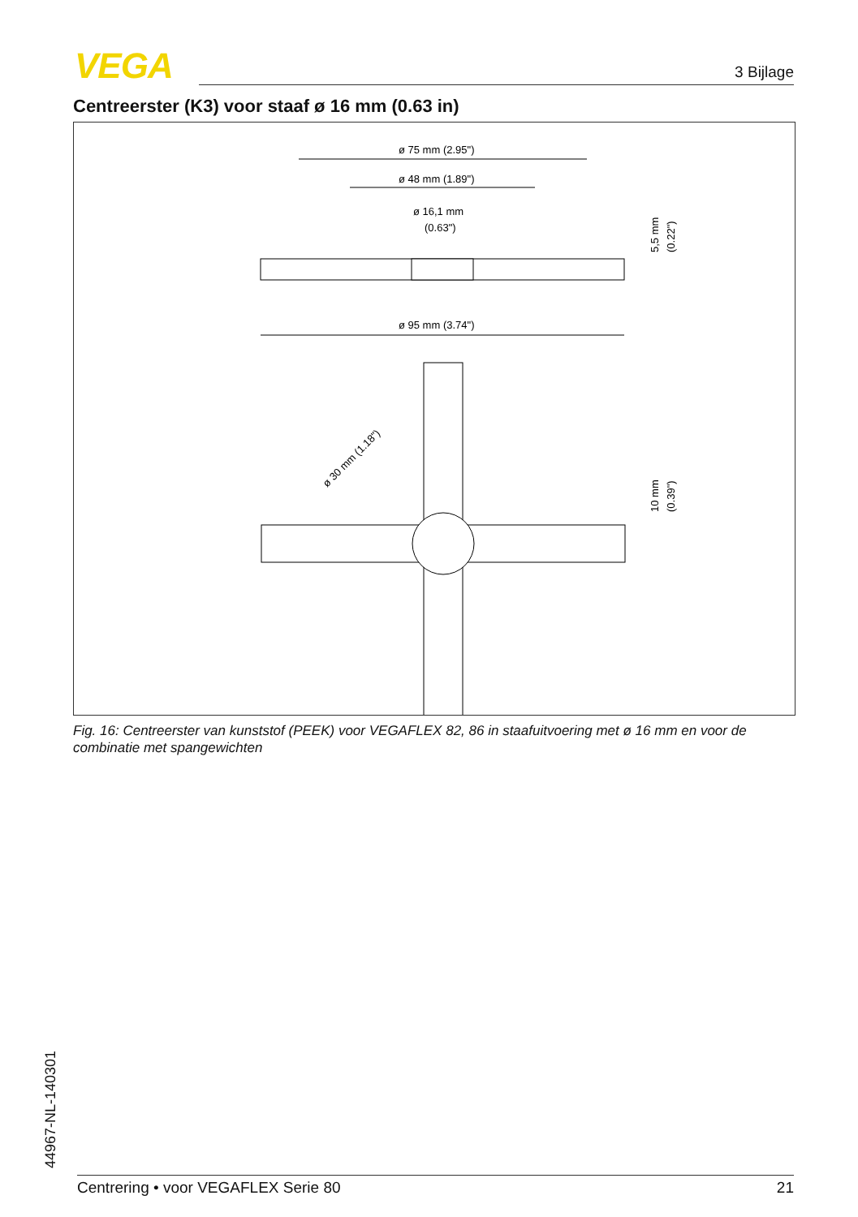VEGA 3 Bijlage
Centreerster (K3) voor staaf ø 16 mm (0.63 in)
ø 75 mm (2.95")
ø 48 mm (1.89")
ø 16,1 mm
(0.63")
5,5 mm
(0.22")
ø 95 mm (3.74")
ø 30 mm (1.18")
10 mm
(0.39")
Fig. 16: Centreerster van kunststof (PEEK) voor VEGAFLEX 82, 86 in staafuitvoering met ø 16 mm en voor de combinatie met spangewichten
44967-NL-140301 Centrering • voor VEGAFLEX Serie 80 21